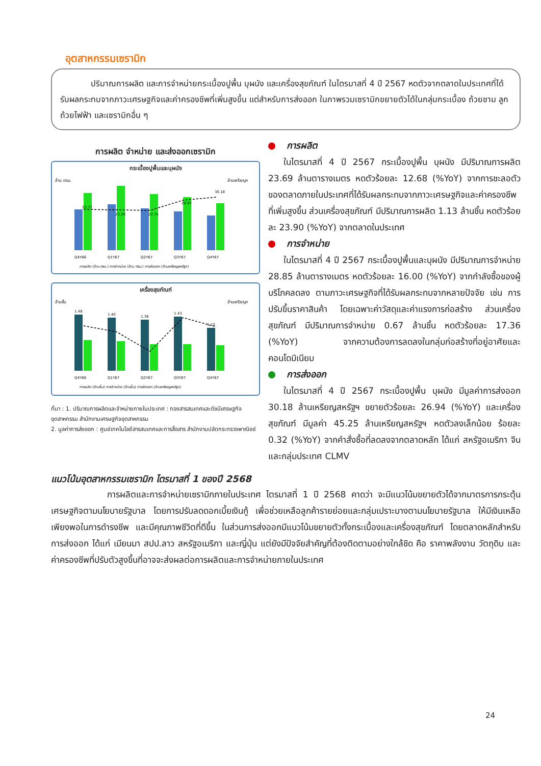อุตสาหกรรมเซรามิก
ปริมาณการผลิต และการจำหน่ายกระเบื้องปูพื้น บุผนัง และเครื่องสุขภัณฑ์ ในไตรมาสที่ 4 ปี 2567 หดตัวจากตลาดในประเทศที่ได้รับผลกระทบจากภาวะเศรษฐกิจและค่าครองชีพที่เพิ่มสูงขึ้น แต่สำหรับการส่งออก ในภาพรวมเซรามิกขยายตัวได้ในกลุ่มกระเบื้อง ถ้วยชาม ลูกถ้วยไฟฟ้า และเซรามิกอื่น ๆ
การผลิต จำหน่าย และส่งออกเซรามิก
กระเบื้องปูพื้นและบุผนัง
ล้าน ตรม.
ล้านเหรียญฯ
23.77
23.29
22.75
28.07
30.18
Q4Y66
Q1Y67
Q2Y67
Q3Y67
Q4Y67
การผลิต (ล้าน ตรม.) การจำหน่าย (ล้าน ตรม.) การส่งออก (ล้านเหรียญสหรัฐฯ)
เครื่องสุขภัณฑ์
ล้านชิ้น
ล้านเหรียญฯ
1.48
1.40
1.36
1.43
1.13
Q4Y66
Q1Y67
Q2Y67
Q3Y67
Q4Y67
การผลิต (ล้านชิ้น) การจำหน่าย (ล้านชิ้น) การส่งออก (ล้านเหรียญสหรัฐฯ)
ที่มา : 1. ปริมาณการผลิตและจำหน่ายภายในประเทศ : กองสารสนเทศและดัชนีเศรษฐกิจอุตสาหกรรม สำนักงานเศรษฐกิจอุตสาหกรรม
2. มูลค่าการส่งออก : ศูนย์เทคโนโลยีสารสนเทศและการสื่อสาร สำนักงานปลัดกระทรวงพาณิชย์
การผลิต
ในไตรมาสที่ 4 ปี 2567 กระเบื้องปูพื้น บุผนัง มีปริมาณการผลิต 23.69 ล้านตารางเมตร หดตัวร้อยละ 12.68 (%YoY) จากการชะลอตัวของตลาดภายในประเทศที่ได้รับผลกระทบจากภาวะเศรษฐกิจและค่าครองชีพที่เพิ่มสูงขึ้น ส่วนเครื่องสุขภัณฑ์ มีปริมาณการผลิต 1.13 ล้านชิ้น หดตัวร้อยละ 23.90 (%YoY) จากตลาดในประเทศ
การจำหน่าย
ในไตรมาสที่ 4 ปี 2567 กระเบื้องปูพื้นและบุผนัง มีปริมาณการจำหน่าย 28.85 ล้านตารางเมตร หดตัวร้อยละ 16.00 (%YoY) จากกำลังซื้อของผู้บริโภคลดลง ตามภาวะเศรษฐกิจที่ได้รับผลกระทบจากหลายปัจจัย เช่น การปรับขึ้นราคาสินค้า โดยเฉพาะค่าวัสดุและค่าแรงการก่อสร้าง ส่วนเครื่องสุขภัณฑ์ มีปริมาณการจำหน่าย 0.67 ล้านชิ้น หดตัวร้อยละ 17.36 (%YoY) จากความต้องการลดลงในกลุ่มก่อสร้างที่อยู่อาศัยและคอนโดมิเนียม
การส่งออก
ในไตรมาสที่ 4 ปี 2567 กระเบื้องปูพื้น บุผนัง มีมูลค่าการส่งออก 30.18 ล้านเหรียญสหรัฐฯ ขยายตัวร้อยละ 26.94 (%YoY) และเครื่องสุขภัณฑ์ มีมูลค่า 45.25 ล้านเหรียญสหรัฐฯ หดตัวลงเล็กน้อย ร้อยละ 0.32 (%YoY) จากคำสั่งซื้อที่ลดลงจากตลาดหลัก ได้แก่ สหรัฐอเมริกา จีน และกลุ่มประเทศ CLMV
แนวโน้มอุตสาหกรรมเซรามิก ไตรมาสที่ 1 ของปี 2568
การผลิตและการจำหน่ายเซรามิกภายในประเทศ ไตรมาสที่ 1 ปี 2568 คาดว่า จะมีแนวโน้มขยายตัวได้จากมาตรการกระตุ้นเศรษฐกิจตามนโยบายรัฐบาล โดยการปรับลดดอกเบี้ยเงินกู้ เพื่อช่วยเหลือลูกค้ารายย่อยและกลุ่มเปราะบางตามนโยบายรัฐบาล ให้มีเงินเหลือเพียงพอในการดำรงชีพ และมีคุณภาพชีวิตที่ดีขึ้น ในส่วนการส่งออกมีแนวโน้มขยายตัวทั้งกระเบื้องและเครื่องสุขภัณฑ์ โดยตลาดหลักสำหรับการส่งออก ได้แก่ เมียนมา สปป.ลาว สหรัฐอเมริกา และญี่ปุ่น แต่ยังมีปัจจัยสำคัญที่ต้องติดตามอย่างใกล้ชิด คือ ราคาพลังงาน วัตถุดิบ และค่าครองชีพที่ปรับตัวสูงขึ้นที่อาจจะส่งผลต่อการผลิตและการจำหน่ายภายในประเทศ
24